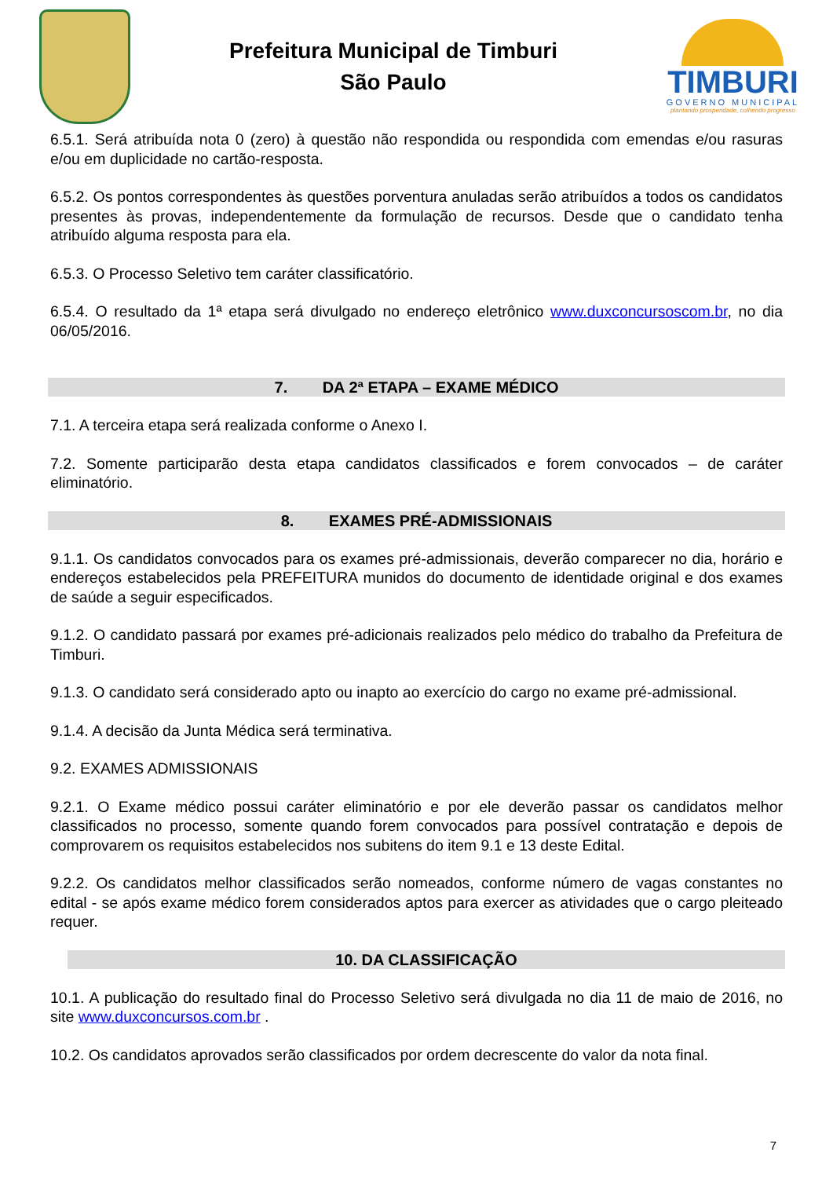Prefeitura Municipal de Timburi
São Paulo
TIMBURI
GOVERNO MUNICIPAL
plantando prosperidade, colhendo progresso
6.5.1. Será atribuída nota 0 (zero) à questão não respondida ou respondida com emendas e/ou rasuras e/ou em duplicidade no cartão-resposta.
6.5.2. Os pontos correspondentes às questões porventura anuladas serão atribuídos a todos os candidatos presentes às provas, independentemente da formulação de recursos. Desde que o candidato tenha atribuído alguma resposta para ela.
6.5.3. O Processo Seletivo tem caráter classificatório.
6.5.4. O resultado da 1ª etapa será divulgado no endereço eletrônico www.duxconcursoscom.br, no dia 06/05/2016.
7. DA 2ª ETAPA – EXAME MÉDICO
7.1. A terceira etapa será realizada conforme o Anexo I.
7.2. Somente participarão desta etapa candidatos classificados e forem convocados – de caráter eliminatório.
8. EXAMES PRÉ-ADMISSIONAIS
9.1.1. Os candidatos convocados para os exames pré-admissionais, deverão comparecer no dia, horário e endereços estabelecidos pela PREFEITURA munidos do documento de identidade original e dos exames de saúde a seguir especificados.
9.1.2. O candidato passará por exames pré-adicionais realizados pelo médico do trabalho da Prefeitura de Timburi.
9.1.3. O candidato será considerado apto ou inapto ao exercício do cargo no exame pré-admissional.
9.1.4. A decisão da Junta Médica será terminativa.
9.2. EXAMES ADMISSIONAIS
9.2.1. O Exame médico possui caráter eliminatório e por ele deverão passar os candidatos melhor classificados no processo, somente quando forem convocados para possível contratação e depois de comprovarem os requisitos estabelecidos nos subitens do item 9.1 e 13 deste Edital.
9.2.2. Os candidatos melhor classificados serão nomeados, conforme número de vagas constantes no edital - se após exame médico forem considerados aptos para exercer as atividades que o cargo pleiteado requer.
10. DA CLASSIFICAÇÃO
10.1. A publicação do resultado final do Processo Seletivo será divulgada no dia 11 de maio de 2016, no site www.duxconcursos.com.br .
10.2. Os candidatos aprovados serão classificados por ordem decrescente do valor da nota final.
7